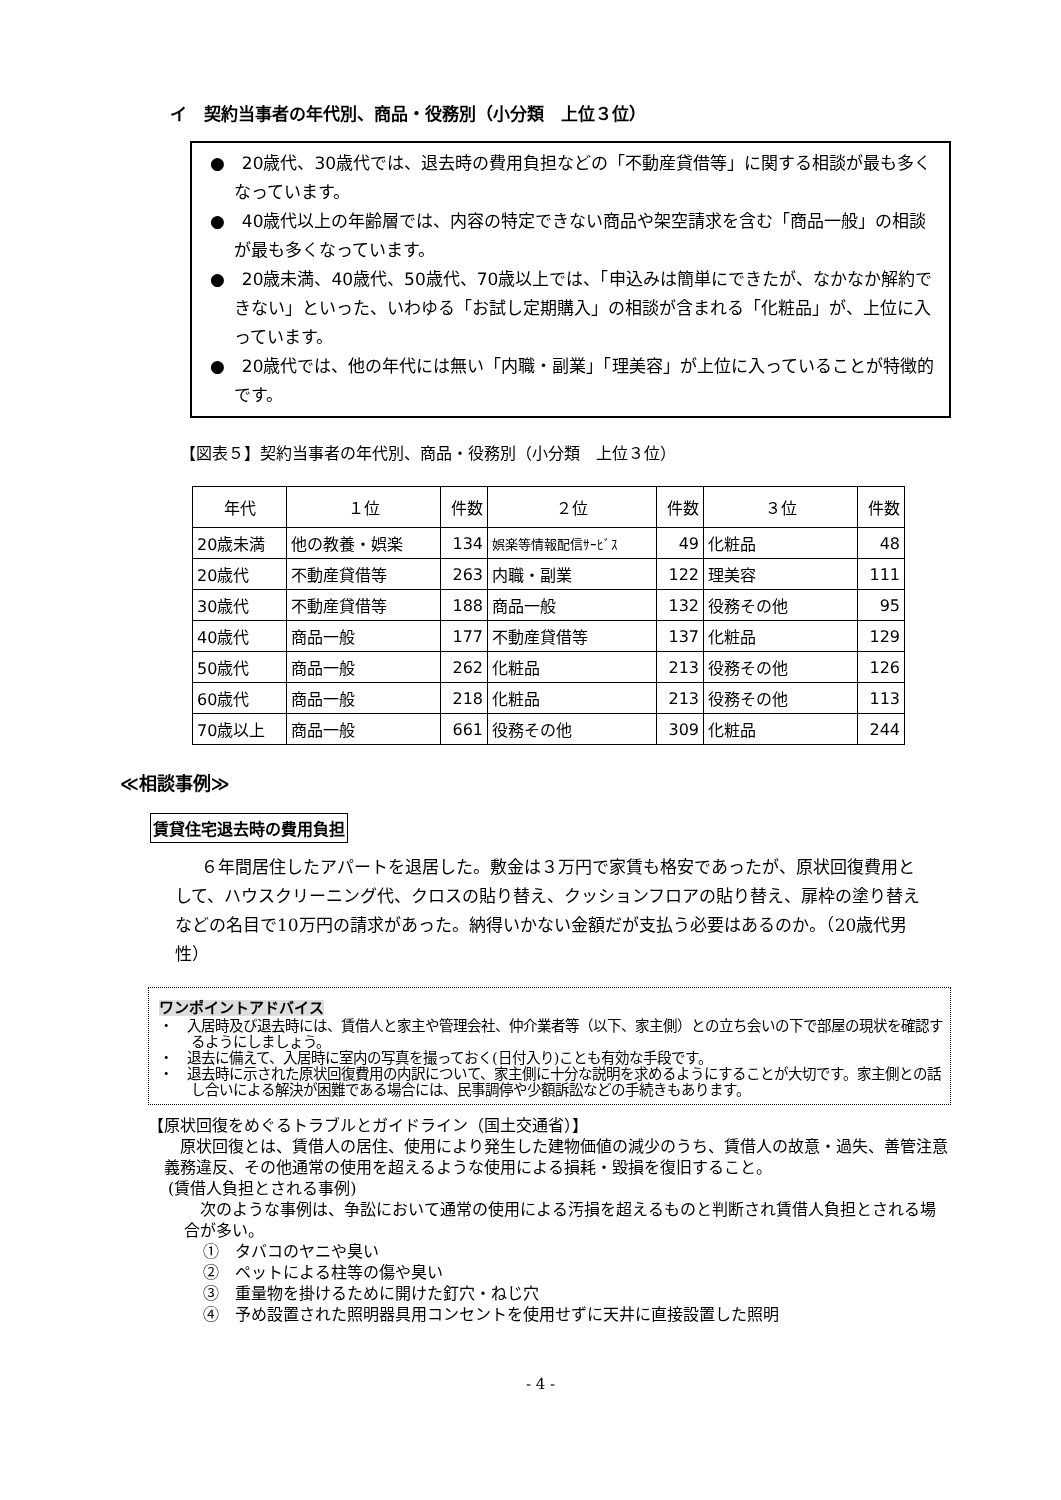イ　契約当事者の年代別、商品・役務別（小分類　上位３位）
●　20歳代、30歳代では、退去時の費用負担などの「不動産貸借等」に関する相談が最も多くなっています。
●　40歳代以上の年齢層では、内容の特定できない商品や架空請求を含む「商品一般」の相談が最も多くなっています。
●　20歳未満、40歳代、50歳代、70歳以上では、「申込みは簡単にできたが、なかなか解約できない」といった、いわゆる「お試し定期購入」の相談が含まれる「化粧品」が、上位に入っています。
●　20歳代では、他の年代には無い「内職・副業」「理美容」が上位に入っていることが特徴的です。
【図表５】契約当事者の年代別、商品・役務別（小分類　上位３位）
| 年代 | １位 | 件数 | ２位 | 件数 | ３位 | 件数 |
| --- | --- | --- | --- | --- | --- | --- |
| 20歳未満 | 他の教養・娯楽 | 134 | 娯楽等情報配信ｻｰﾋﾞｽ | 49 | 化粧品 | 48 |
| 20歳代 | 不動産貸借等 | 263 | 内職・副業 | 122 | 理美容 | 111 |
| 30歳代 | 不動産貸借等 | 188 | 商品一般 | 132 | 役務その他 | 95 |
| 40歳代 | 商品一般 | 177 | 不動産貸借等 | 137 | 化粧品 | 129 |
| 50歳代 | 商品一般 | 262 | 化粧品 | 213 | 役務その他 | 126 |
| 60歳代 | 商品一般 | 218 | 化粧品 | 213 | 役務その他 | 113 |
| 70歳以上 | 商品一般 | 661 | 役務その他 | 309 | 化粧品 | 244 |
≪相談事例≫
賃貸住宅退去時の費用負担
６年間居住したアパートを退居した。敷金は３万円で家賃も格安であったが、原状回復費用として、ハウスクリーニング代、クロスの貼り替え、クッションフロアの貼り替え、扉枠の塗り替えなどの名目で10万円の請求があった。納得いかない金額だが支払う必要はあるのか。（20歳代男性）
ワンポイントアドバイス
・　入居時及び退去時には、賃借人と家主や管理会社、仲介業者等（以下、家主側）との立ち会いの下で部屋の現状を確認するようにしましょう。
・　退去に備えて、入居時に室内の写真を撮っておく(日付入り)ことも有効な手段です。
・　退去時に示された原状回復費用の内訳について、家主側に十分な説明を求めるようにすることが大切です。家主側との話し合いによる解決が困難である場合には、民事調停や少額訴訟などの手続きもあります。
【原状回復をめぐるトラブルとガイドライン（国土交通省）】
　原状回復とは、賃借人の居住、使用により発生した建物価値の減少のうち、賃借人の故意・過失、善管注意義務違反、その他通常の使用を超えるような使用による損耗・毀損を復旧すること。
(賃借人負担とされる事例)
　次のような事例は、争訟において通常の使用による汚損を超えるものと判断され賃借人負担とされる場合が多い。
①　タバコのヤニや臭い
②　ペットによる柱等の傷や臭い
③　重量物を掛けるために開けた釘穴・ねじ穴
④　予め設置された照明器具用コンセントを使用せずに天井に直接設置した照明
- 4 -